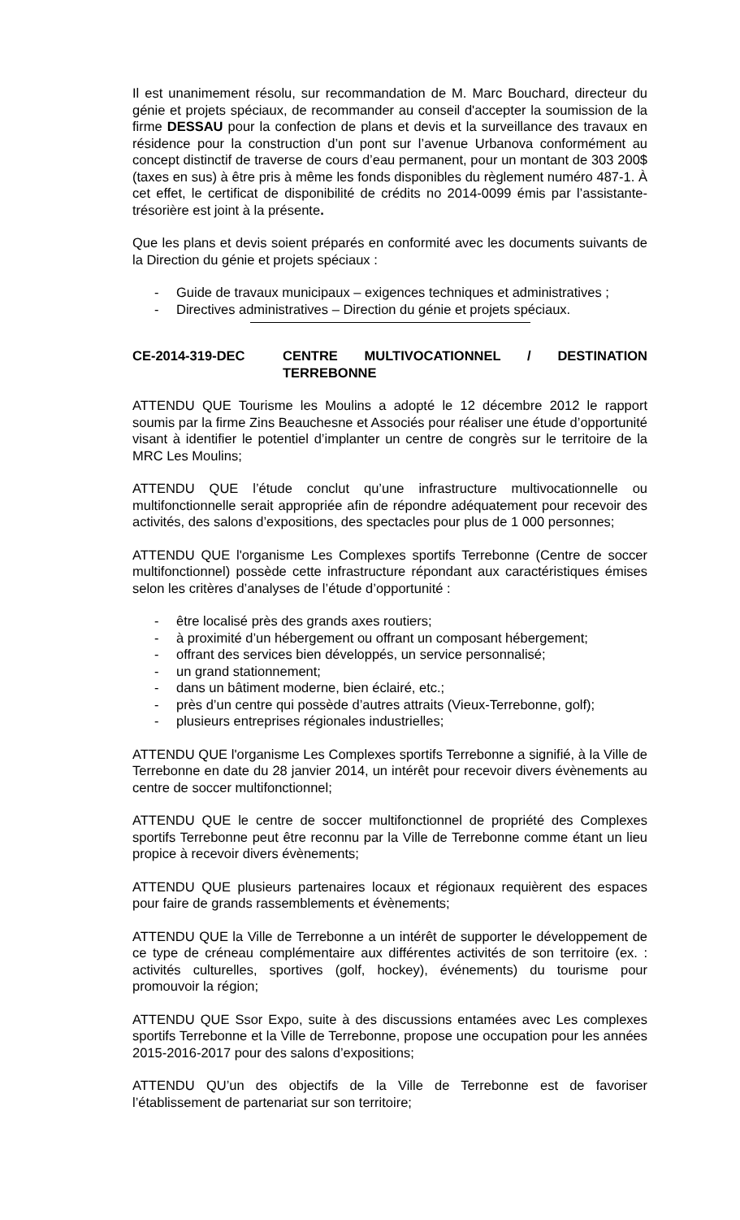Il est unanimement résolu, sur recommandation de M. Marc Bouchard, directeur du génie et projets spéciaux, de recommander au conseil d'accepter la soumission de la firme DESSAU pour la confection de plans et devis et la surveillance des travaux en résidence pour la construction d’un pont sur l’avenue Urbanova conformément au concept distinctif de traverse de cours d’eau permanent, pour un montant de 303 200$ (taxes en sus) à être pris à même les fonds disponibles du règlement numéro 487-1. À cet effet, le certificat de disponibilité de crédits no 2014-0099 émis par l’assistante-trésorière est joint à la présente.
Que les plans et devis soient préparés en conformité avec les documents suivants de la Direction du génie et projets spéciaux :
- Guide de travaux municipaux – exigences techniques et administratives ;
- Directives administratives – Direction du génie et projets spéciaux.
CE-2014-319-DEC CENTRE MULTIVOCATIONNEL / DESTINATION TERREBONNE
ATTENDU QUE Tourisme les Moulins a adopté le 12 décembre 2012 le rapport soumis par la firme Zins Beauchesne et Associés pour réaliser une étude d’opportunité visant à identifier le potentiel d’implanter un centre de congrès sur le territoire de la MRC Les Moulins;
ATTENDU QUE l’étude conclut qu’une infrastructure multivocationnelle ou multifonctionnelle serait appropriée afin de répondre adéquatement pour recevoir des activités, des salons d’expositions, des spectacles pour plus de 1 000 personnes;
ATTENDU QUE l'organisme Les Complexes sportifs Terrebonne (Centre de soccer multifonctionnel) possède cette infrastructure répondant aux caractéristiques émises selon les critères d’analyses de l’étude d’opportunité :
- être localisé près des grands axes routiers;
- à proximité d’un hébergement ou offrant un composant hébergement;
- offrant des services bien développés, un service personnalisé;
- un grand stationnement;
- dans un bâtiment moderne, bien éclairé, etc.;
- près d’un centre qui possède d’autres attraits (Vieux-Terrebonne, golf);
- plusieurs entreprises régionales industrielles;
ATTENDU QUE l'organisme Les Complexes sportifs Terrebonne a signifié, à la Ville de Terrebonne en date du 28 janvier 2014, un intérêt pour recevoir divers évènements au centre de soccer multifonctionnel;
ATTENDU QUE le centre de soccer multifonctionnel de propriété des Complexes sportifs Terrebonne peut être reconnu par la Ville de Terrebonne comme étant un lieu propice à recevoir divers évènements;
ATTENDU QUE plusieurs partenaires locaux et régionaux requièrent des espaces pour faire de grands rassemblements et évènements;
ATTENDU QUE la Ville de Terrebonne a un intérêt de supporter le développement de ce type de créneau complémentaire aux différentes activités de son territoire (ex. : activités culturelles, sportives (golf, hockey), événements) du tourisme pour promouvoir la région;
ATTENDU QUE Ssor Expo, suite à des discussions entamées avec Les complexes sportifs Terrebonne et la Ville de Terrebonne, propose une occupation pour les années 2015-2016-2017 pour des salons d’expositions;
ATTENDU QU’un des objectifs de la Ville de Terrebonne est de favoriser l’établissement de partenariat sur son territoire;